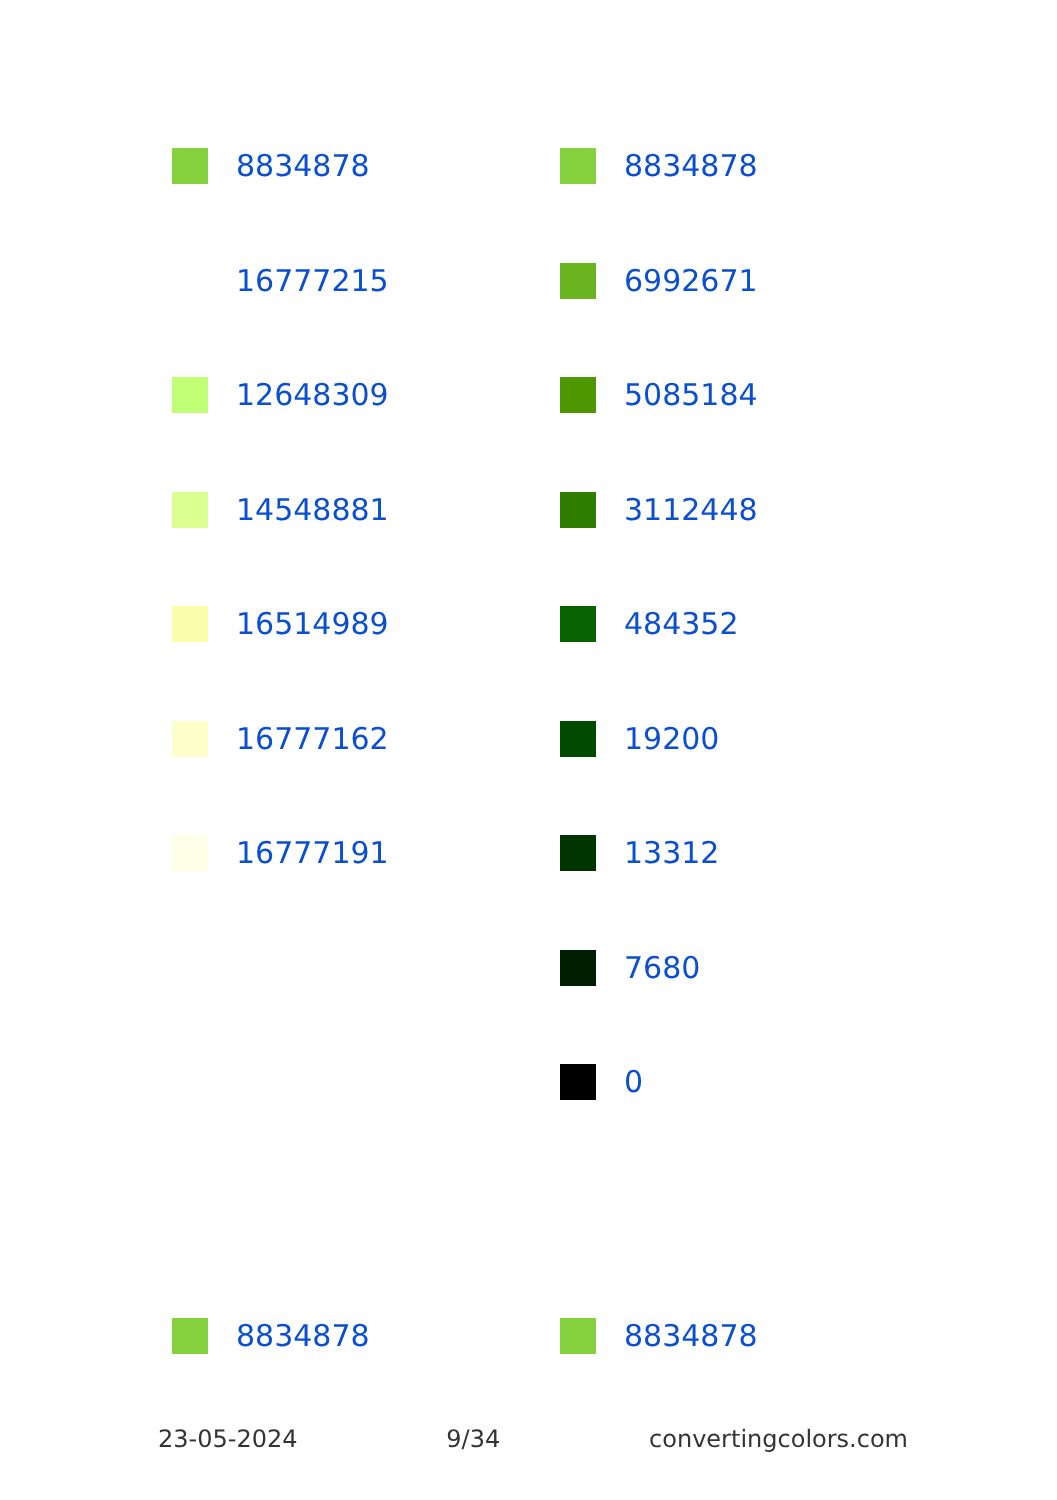8834878
16777215
12648309
14548881
16514989
16777162
16777191
8834878
6992671
5085184
3112448
484352
19200
13312
7680
0
8834878 8834878
23-05-2024 9/34 convertingcolors.com